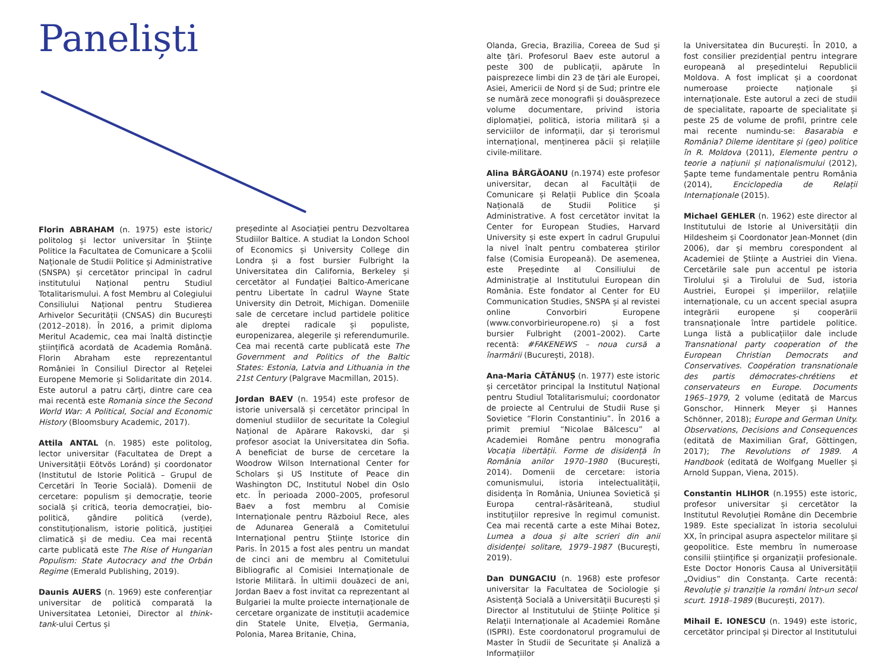Paneliști
Florin ABRAHAM (n. 1975) este istoric/ politolog și lector universitar în Științe Politice la Facultatea de Comunicare a Școlii Naționale de Studii Politice și Administrative (SNSPA) și cercetător principal în cadrul institutului Național pentru Studiul Totalitarismului. A fost Membru al Colegiului Consiliului Național pentru Studierea Arhivelor Securității (CNSAS) din București (2012–2018). În 2016, a primit diploma Meritul Academic, cea mai înaltă distincție științifică acordată de Academia Română. Florin Abraham este reprezentantul României în Consiliul Director al Rețelei Europene Memorie și Solidaritate din 2014. Este autorul a patru cărți, dintre care cea mai recentă este Romania since the Second World War: A Political, Social and Economic History (Bloomsbury Academic, 2017).
Attila ANTAL (n. 1985) este politolog, lector universitar (Facultatea de Drept a Universității Eötvös Loránd) și coordonator (Institutul de Istorie Politică – Grupul de Cercetări în Teorie Socială). Domenii de cercetare: populism și democrație, teorie socială și critică, teoria democrației, bio-politică, gândire politică (verde), constituționalism, istorie politică, justiției climatică și de mediu. Cea mai recentă carte publicată este The Rise of Hungarian Populism: State Autocracy and the Orbán Regime (Emerald Publishing, 2019).
Daunis AUERS (n. 1969) este conferențiar universitar de politică comparată la Universitatea Letoniei, Director al think-tank-ului Certus și
președinte al Asociației pentru Dezvoltarea Studiilor Baltice. A studiat la London School of Economics și University College din Londra și a fost bursier Fulbright la Universitatea din California, Berkeley și cercetător al Fundației Baltico-Americane pentru Libertate în cadrul Wayne State University din Detroit, Michigan. Domeniile sale de cercetare includ partidele politice ale dreptei radicale și populiste, europenizarea, alegerile și referendumurile. Cea mai recentă carte publicată este The Government and Politics of the Baltic States: Estonia, Latvia and Lithuania in the 21st Century (Palgrave Macmillan, 2015).
Jordan BAEV (n. 1954) este profesor de istorie universală și cercetător principal în domeniul studiilor de securitate la Colegiul Național de Apărare Rakovski, dar și profesor asociat la Universitatea din Sofia. A beneficiat de burse de cercetare la Woodrow Wilson International Center for Scholars și US Institute of Peace din Washington DC, Institutul Nobel din Oslo etc. În perioada 2000–2005, profesorul Baev a fost membru al Comisie Internaționale pentru Războiul Rece, ales de Adunarea Generală a Comitetului Internațional pentru Științe Istorice din Paris. În 2015 a fost ales pentru un mandat de cinci ani de membru al Comitetului Bibliografic al Comisiei Internaționale de Istorie Militară. În ultimii douăzeci de ani, Jordan Baev a fost invitat ca reprezentant al Bulgariei la multe proiecte internaționale de cercetare organizate de instituții academice din Statele Unite, Elveția, Germania, Polonia, Marea Britanie, China,
Olanda, Grecia, Brazilia, Coreea de Sud și alte țări. Profesorul Baev este autorul a peste 300 de publicații, apărute în paisprezece limbi din 23 de țări ale Europei, Asiei, Americii de Nord și de Sud; printre ele se numără zece monografii și douăsprezece volume documentare, privind istoria diplomației, politică, istoria militară și a serviciilor de informații, dar și terorismul internațional, menținerea păcii și relațiile civile-militare.
Alina BÂRGĂOANU (n.1974) este profesor universitar, decan al Facultății de Comunicare și Relații Publice din Școala Națională de Studii Politice și Administrative. A fost cercetător invitat la Center for European Studies, Harvard University și este expert în cadrul Grupului la nivel înalt pentru combaterea știrilor false (Comisia Europeană). De asemenea, este Președinte al Consiliului de Administrație al Institutului European din România. Este fondator al Center for EU Communication Studies, SNSPA și al revistei online Convorbiri Europene (www.convorbirieuropene.ro) și a fost bursier Fulbright (2001–2002). Carte recentă: #FAKENEWS – noua cursă a înarmării (București, 2018).
Ana-Maria CĂTĂNUȘ (n. 1977) este istoric și cercetător principal la Institutul Național pentru Studiul Totalitarismului; coordonator de proiecte al Centrului de Studii Ruse și Sovietice “Florin Constantiniu”. În 2016 a primit premiul “Nicolae Bălcescu” al Academiei Române pentru monografia Vocația libertății. Forme de disidență în România anilor 1970–1980 (București, 2014). Domenii de cercetare: istoria comunismului, istoria intelectualității, disidența în România, Uniunea Sovietică și Europa central-răsăriteană, studiul instituțiilor represive în regimul comunist. Cea mai recentă carte a este Mihai Botez, Lumea a doua și alte scrieri din anii disidenței solitare, 1979–1987 (București, 2019).
Dan DUNGACIU (n. 1968) este profesor universitar la Facultatea de Sociologie și Asistență Socială a Universității București și Director al Institutului de Științe Politice și Relații Internaționale al Academiei Române (ISPRI). Este coordonatorul programului de Master în Studii de Securitate și Analiză a Informațiilor
la Universitatea din București. În 2010, a fost consilier prezidențial pentru integrare europeană al președintelui Republicii Moldova. A fost implicat și a coordonat numeroase proiecte naționale și internaționale. Este autorul a zeci de studii de specialitate, rapoarte de specialitate și peste 25 de volume de profil, printre cele mai recente numindu-se: Basarabia e România? Dileme identitare și (geo) politice în R. Moldova (2011), Elemente pentru o teorie a națiunii și naționalismului (2012), Șapte teme fundamentale pentru România (2014), Enciclopedia de Relații Internaționale (2015).
Michael GEHLER (n. 1962) este director al Institutului de Istorie al Universității din Hildesheim și Coordonator Jean-Monnet (din 2006), dar și membru corespondent al Academiei de Științe a Austriei din Viena. Cercetările sale pun accentul pe istoria Tirolului și a Tirolului de Sud, istoria Austriei, Europei și imperiilor, relațiile internaționale, cu un accent special asupra integrării europene și cooperării transnaționale între partidele politice. Lunga listă a publicațiilor dale include Transnational party cooperation of the European Christian Democrats and Conservatives. Coopération transnationale des partis démocrates-chrétiens et conservateurs en Europe. Documents 1965–1979, 2 volume (editată de Marcus Gonschor, Hinnerk Meyer și Hannes Schönner, 2018); Europe and German Unity. Observations, Decisions and Consequences (editată de Maximilian Graf, Göttingen, 2017); The Revolutions of 1989. A Handbook (editată de Wolfgang Mueller și Arnold Suppan, Viena, 2015).
Constantin HLIHOR (n.1955) este istoric, profesor universitar și cercetător la Institutul Revoluției Române din Decembrie 1989. Este specializat în istoria secolului XX, în principal asupra aspectelor militare și geopolitice. Este membru în numeroase consilii științifice și organizații profesionale. Este Doctor Honoris Causa al Universității „Ovidius” din Constanța. Carte recentă: Revoluție și tranziție la români într-un secol scurt. 1918–1989 (București, 2017).
Mihail E. IONESCU (n. 1949) este istoric, cercetător principal și Director al Institutului